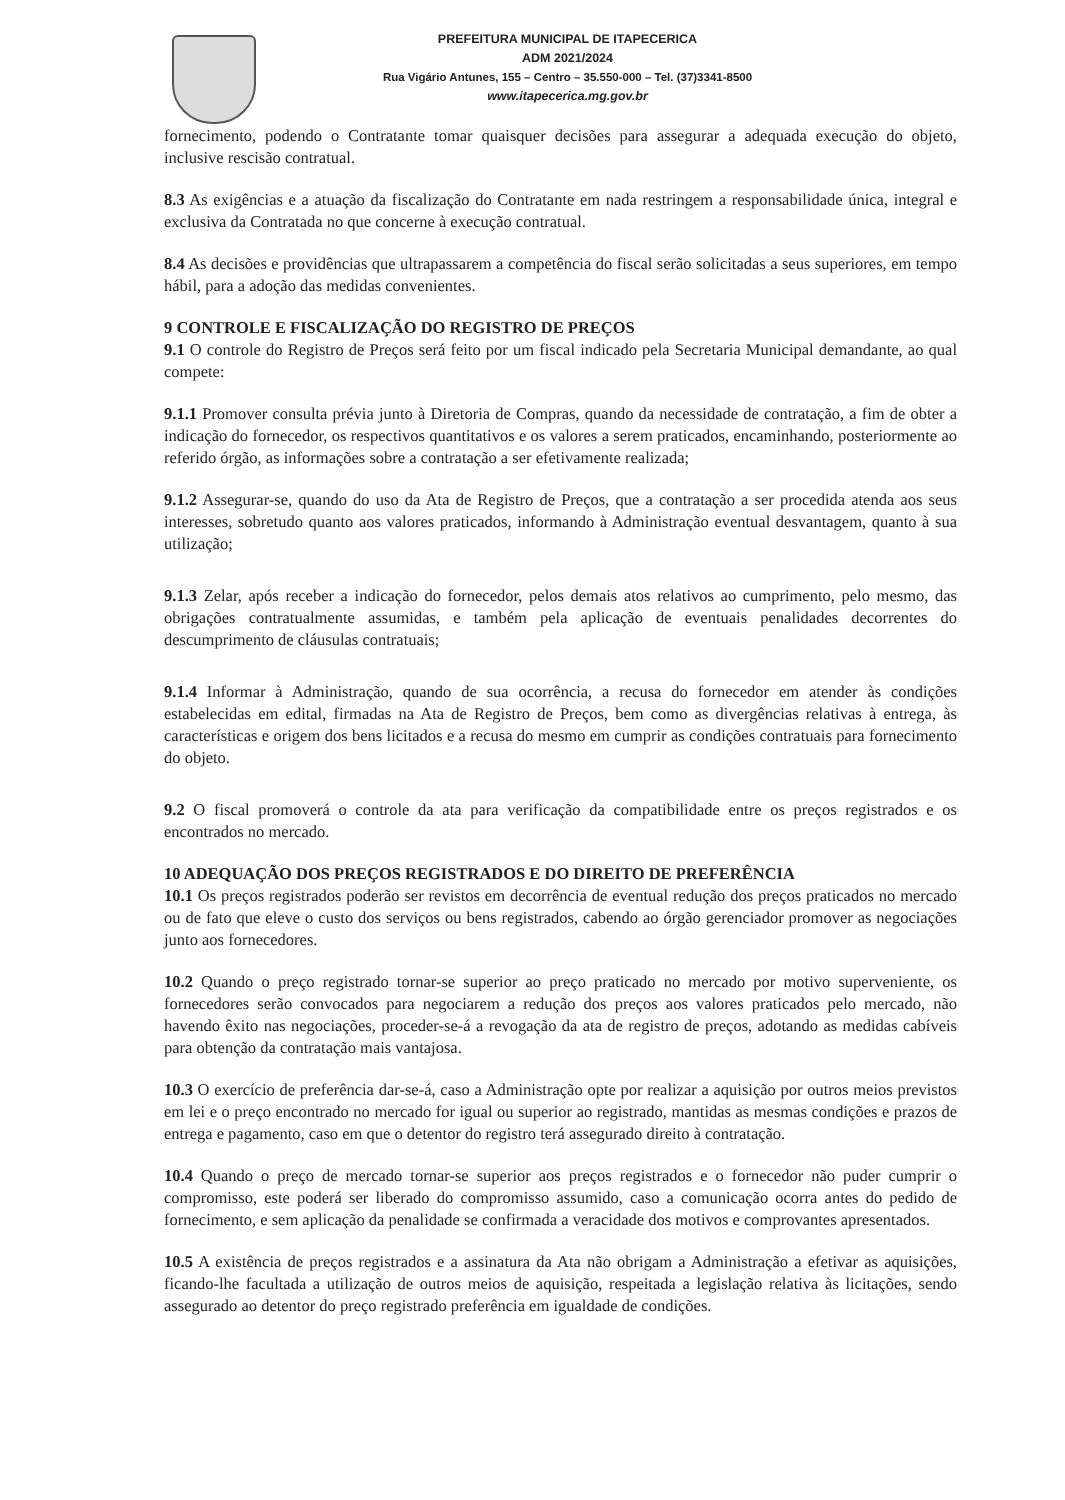PREFEITURA MUNICIPAL DE ITAPECERICA
ADM 2021/2024
Rua Vigário Antunes, 155 – Centro – 35.550-000 – Tel. (37)3341-8500
www.itapecerica.mg.gov.br
fornecimento, podendo o Contratante tomar quaisquer decisões para assegurar a adequada execução do objeto, inclusive rescisão contratual.
8.3 As exigências e a atuação da fiscalização do Contratante em nada restringem a responsabilidade única, integral e exclusiva da Contratada no que concerne à execução contratual.
8.4 As decisões e providências que ultrapassarem a competência do fiscal serão solicitadas a seus superiores, em tempo hábil, para a adoção das medidas convenientes.
9 CONTROLE E FISCALIZAÇÃO DO REGISTRO DE PREÇOS
9.1 O controle do Registro de Preços será feito por um fiscal indicado pela Secretaria Municipal demandante, ao qual compete:
9.1.1 Promover consulta prévia junto à Diretoria de Compras, quando da necessidade de contratação, a fim de obter a indicação do fornecedor, os respectivos quantitativos e os valores a serem praticados, encaminhando, posteriormente ao referido órgão, as informações sobre a contratação a ser efetivamente realizada;
9.1.2 Assegurar-se, quando do uso da Ata de Registro de Preços, que a contratação a ser procedida atenda aos seus interesses, sobretudo quanto aos valores praticados, informando à Administração eventual desvantagem, quanto à sua utilização;
9.1.3 Zelar, após receber a indicação do fornecedor, pelos demais atos relativos ao cumprimento, pelo mesmo, das obrigações contratualmente assumidas, e também pela aplicação de eventuais penalidades decorrentes do descumprimento de cláusulas contratuais;
9.1.4 Informar à Administração, quando de sua ocorrência, a recusa do fornecedor em atender às condições estabelecidas em edital, firmadas na Ata de Registro de Preços, bem como as divergências relativas à entrega, às características e origem dos bens licitados e a recusa do mesmo em cumprir as condições contratuais para fornecimento do objeto.
9.2 O fiscal promoverá o controle da ata para verificação da compatibilidade entre os preços registrados e os encontrados no mercado.
10 ADEQUAÇÃO DOS PREÇOS REGISTRADOS E DO DIREITO DE PREFERÊNCIA
10.1 Os preços registrados poderão ser revistos em decorrência de eventual redução dos preços praticados no mercado ou de fato que eleve o custo dos serviços ou bens registrados, cabendo ao órgão gerenciador promover as negociações junto aos fornecedores.
10.2 Quando o preço registrado tornar-se superior ao preço praticado no mercado por motivo superveniente, os fornecedores serão convocados para negociarem a redução dos preços aos valores praticados pelo mercado, não havendo êxito nas negociações, proceder-se-á a revogação da ata de registro de preços, adotando as medidas cabíveis para obtenção da contratação mais vantajosa.
10.3 O exercício de preferência dar-se-á, caso a Administração opte por realizar a aquisição por outros meios previstos em lei e o preço encontrado no mercado for igual ou superior ao registrado, mantidas as mesmas condições e prazos de entrega e pagamento, caso em que o detentor do registro terá assegurado direito à contratação.
10.4 Quando o preço de mercado tornar-se superior aos preços registrados e o fornecedor não puder cumprir o compromisso, este poderá ser liberado do compromisso assumido, caso a comunicação ocorra antes do pedido de fornecimento, e sem aplicação da penalidade se confirmada a veracidade dos motivos e comprovantes apresentados.
10.5 A existência de preços registrados e a assinatura da Ata não obrigam a Administração a efetivar as aquisições, ficando-lhe facultada a utilização de outros meios de aquisição, respeitada a legislação relativa às licitações, sendo assegurado ao detentor do preço registrado preferência em igualdade de condições.